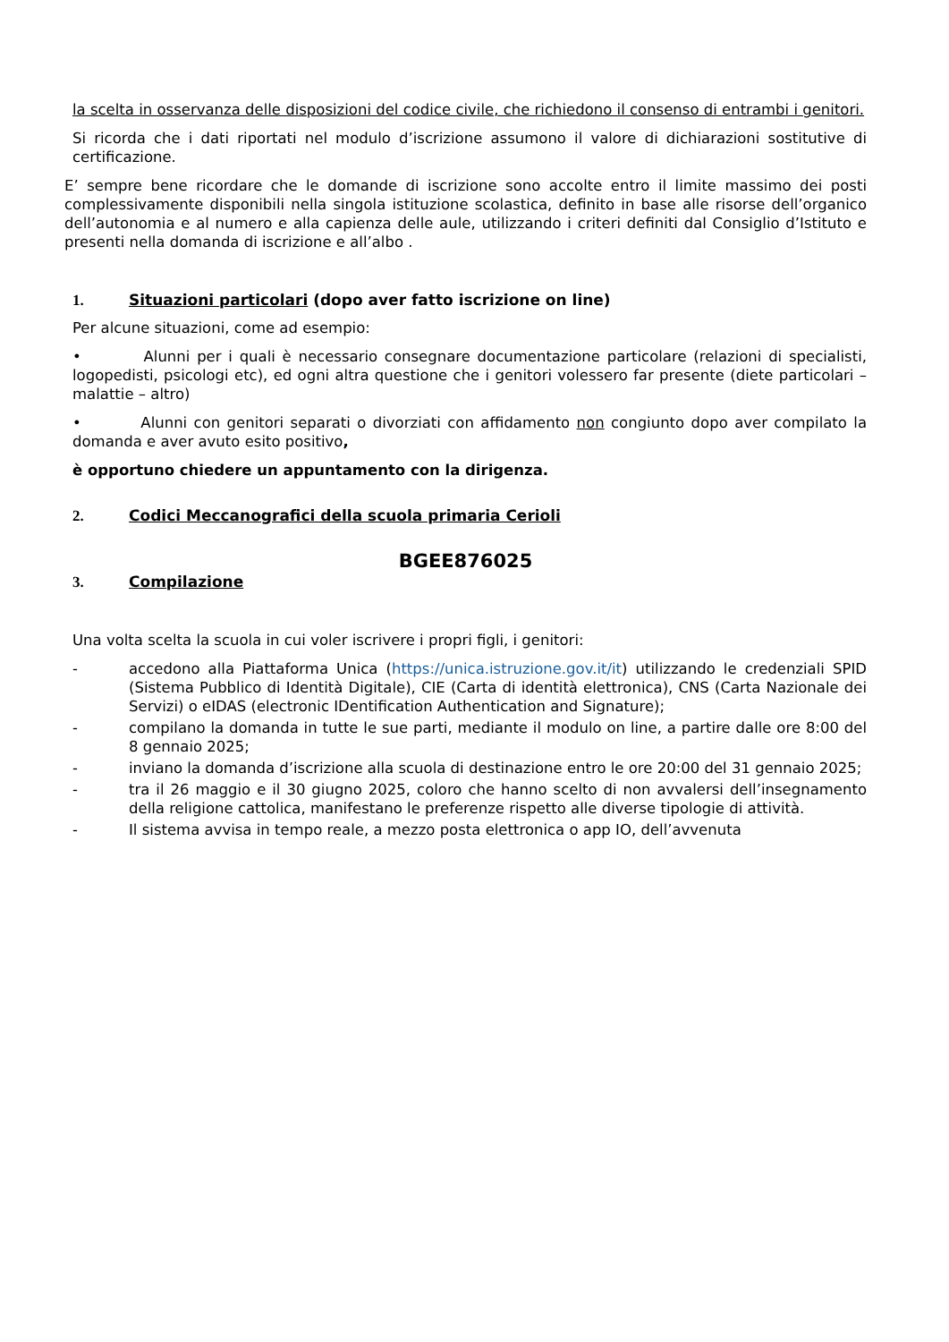la scelta in osservanza delle disposizioni del codice civile, che richiedono il consenso di entrambi i genitori.
Si ricorda che i dati riportati nel modulo d’iscrizione assumono il valore di dichiarazioni sostitutive di certificazione.
E’ sempre bene ricordare che le domande di iscrizione sono accolte entro il limite massimo dei posti complessivamente disponibili nella singola istituzione scolastica, definito in base alle risorse dell’organico dell’autonomia e al numero e alla capienza delle aule, utilizzando i criteri definiti dal Consiglio d’Istituto e presenti nella domanda di iscrizione e all’albo .
1. Situazioni particolari (dopo aver fatto iscrizione on line)
Per alcune situazioni, come ad esempio:
• Alunni per i quali è necessario consegnare documentazione particolare (relazioni di specialisti, logopedisti, psicologi etc), ed ogni altra questione che i genitori volessero far presente (diete particolari – malattie – altro)
• Alunni con genitori separati o divorziati con affidamento non congiunto dopo aver compilato la domanda e aver avuto esito positivo,
è opportuno chiedere un appuntamento con la dirigenza.
2. Codici Meccanografici della scuola primaria Cerioli
BGEE876025
3. Compilazione
Una volta scelta la scuola in cui voler iscrivere i propri figli, i genitori:
- accedono alla Piattaforma Unica (https://unica.istruzione.gov.it/it) utilizzando le credenziali SPID (Sistema Pubblico di Identità Digitale), CIE (Carta di identità elettronica), CNS (Carta Nazionale dei Servizi) o eIDAS (electronic IDentification Authentication and Signature);
- compilano la domanda in tutte le sue parti, mediante il modulo on line, a partire dalle ore 8:00 del 8 gennaio 2025;
- inviano la domanda d’iscrizione alla scuola di destinazione entro le ore 20:00 del 31 gennaio 2025;
- tra il 26 maggio e il 30 giugno 2025, coloro che hanno scelto di non avvalersi dell’insegnamento della religione cattolica, manifestano le preferenze rispetto alle diverse tipologie di attività.
- Il sistema avvisa in tempo reale, a mezzo posta elettronica o app IO, dell’avvenuta